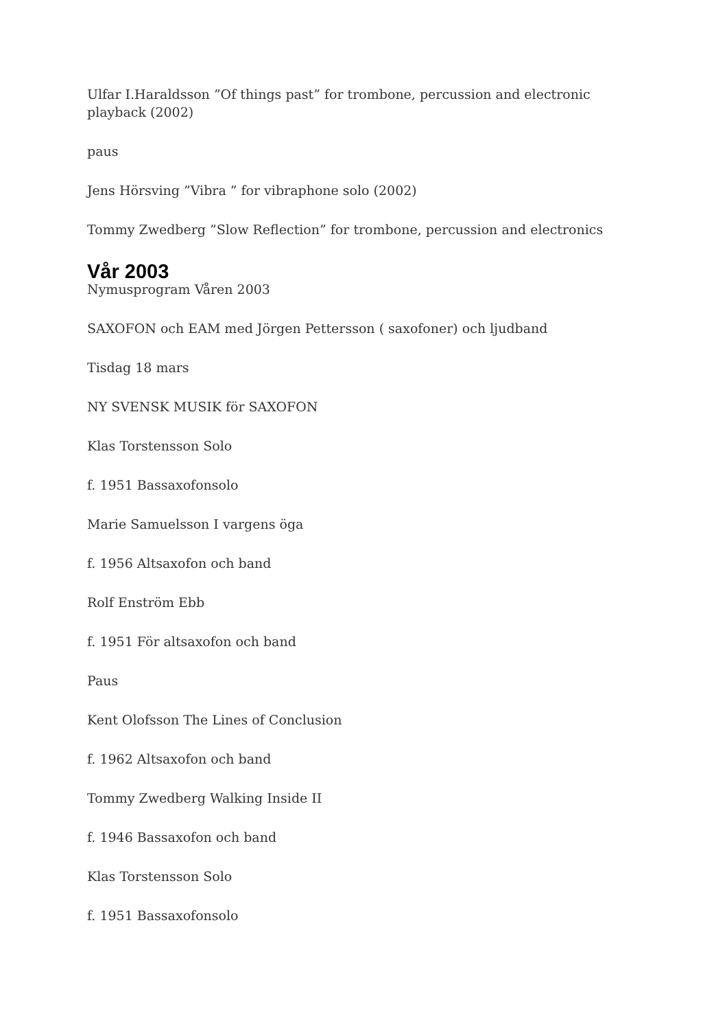Ulfar I.Haraldsson ”Of things past” for trombone, percussion and electronic playback (2002)
paus
Jens Hörsving ”Vibra ” for vibraphone solo (2002)
Tommy Zwedberg ”Slow Reflection” for trombone, percussion and electronics
Vår 2003
Nymusprogram Våren 2003
SAXOFON och EAM med Jörgen Pettersson ( saxofoner) och ljudband
Tisdag 18 mars
NY SVENSK MUSIK för SAXOFON
Klas Torstensson Solo
f. 1951 Bassaxofonsolo
Marie Samuelsson I vargens öga
f. 1956 Altsaxofon och band
Rolf Enström Ebb
f. 1951 För altsaxofon och band
Paus
Kent Olofsson The Lines of Conclusion
f. 1962 Altsaxofon och band
Tommy Zwedberg Walking Inside II
f. 1946 Bassaxofon och band
Klas Torstensson Solo
f. 1951 Bassaxofonsolo